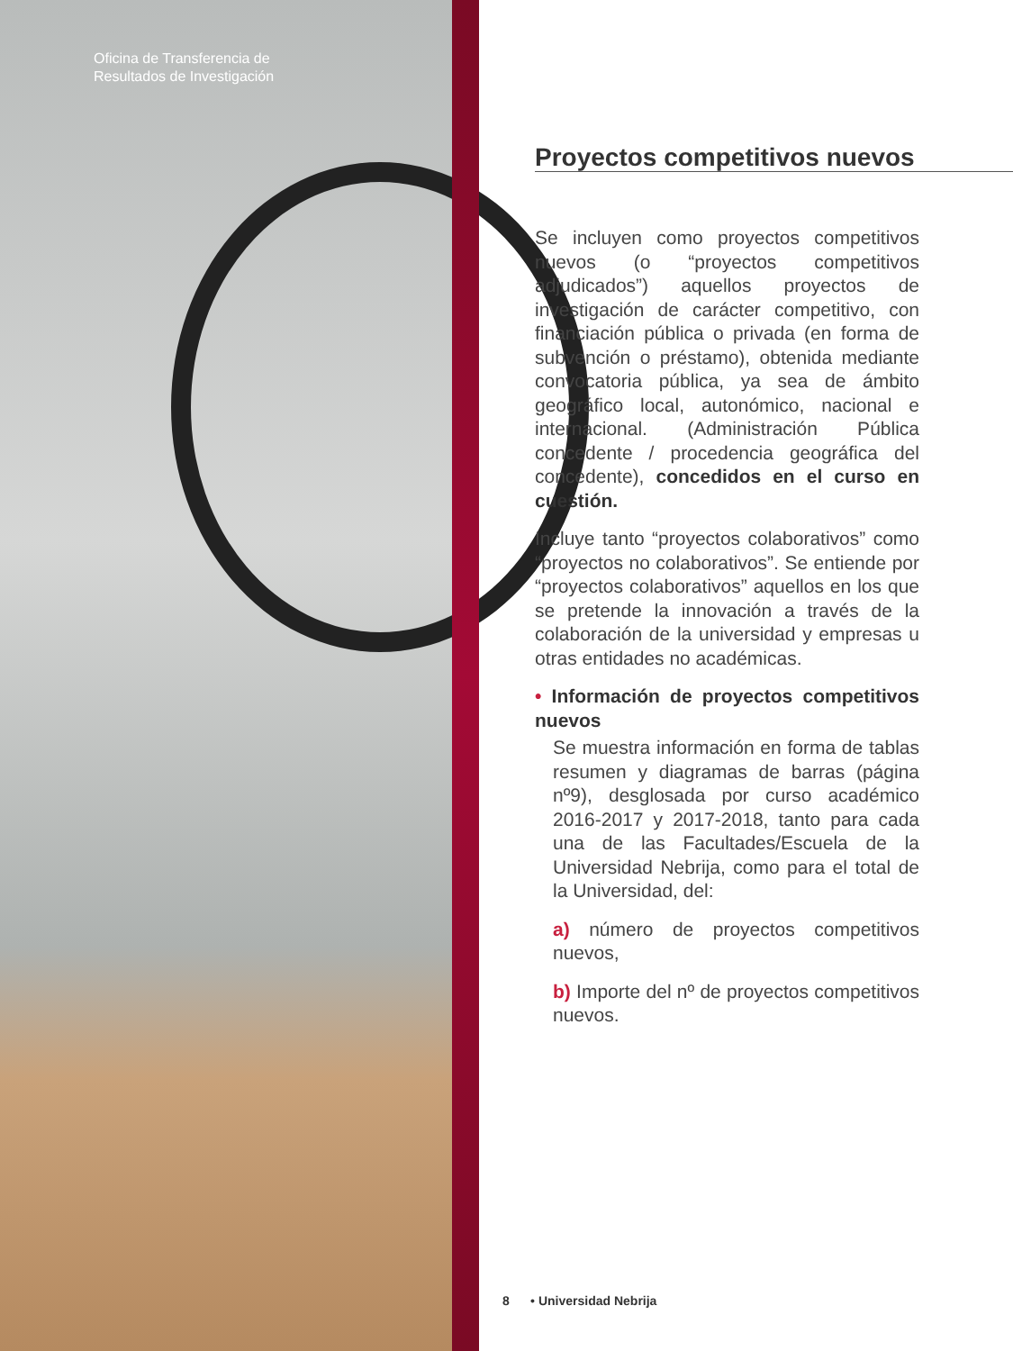Oficina de Transferencia de
Resultados de Investigación
Proyectos competitivos nuevos
Se incluyen como proyectos competitivos nuevos (o “proyectos competitivos adjudicados”) aquellos proyectos de investigación de carácter competitivo, con financiación pública o privada (en forma de subvención o préstamo), obtenida mediante convocatoria pública, ya sea de ámbito geográfico local, autonómico, nacional e internacional. (Administración Pública concedente / procedencia geográfica del concedente), concedidos en el curso en cuestión.
Incluye tanto “proyectos colaborativos” como “proyectos no colaborativos”. Se entiende por “proyectos colaborativos” aquellos en los que se pretende la innovación a través de la colaboración de la universidad y empresas u otras entidades no académicas.
• Información de proyectos competitivos nuevos
Se muestra información en forma de tablas resumen y diagramas de barras (página nº9), desglosada por curso académico 2016-2017 y 2017-2018, tanto para cada una de las Facultades/Escuela de la Universidad Nebrija, como para el total de la Universidad, del:
a) número de proyectos competitivos nuevos,
b) Importe del nº de proyectos competitivos nuevos.
8 • Universidad Nebrija